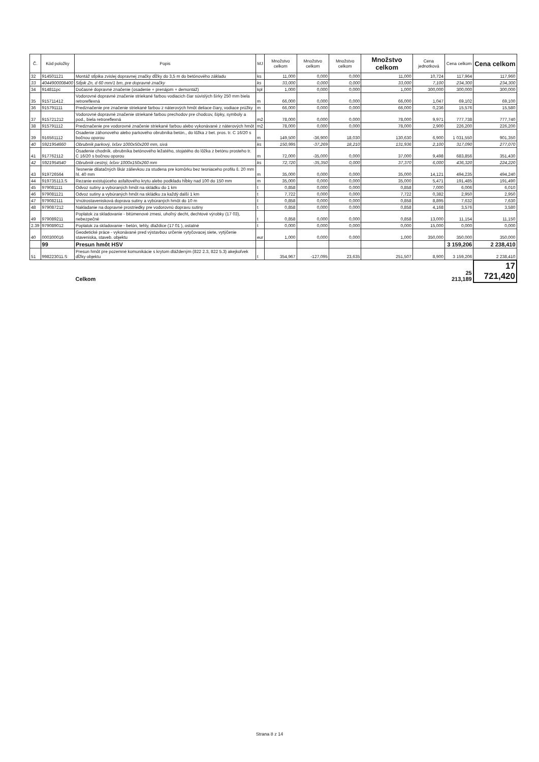| Č. | Kód položky | Popis | MJ | Množstvo celkom | Množstvo celkom | Množstvo celkom | Množstvo celkom | Cena jednotková | Cena celkom | Cena celkom |
| --- | --- | --- | --- | --- | --- | --- | --- | --- | --- | --- |
| 32 | 914501121 | Montáž stĺpika zvislej dopravnej značky dĺžky do 3,5 m do betónového základu | ks | 11,000 | 0,000 | 0,000 | 11,000 | 10,724 | 117,964 | 117,960 |
| 33 | 4044900008400 | Stĺpik Zn, d 60 mm/1 bm, pre dopravné značky | ks | 33,000 | 0,000 | 0,000 | 33,000 | 7,100 | 234,300 | 234,300 |
| 34 | 914811pc | Dočasné dopravné značenie (osadenie + prenájom + demontáž) | kpl | 1,000 | 0,000 | 0,000 | 1,000 | 300,000 | 300,000 | 300,000 |
| 35 | 915711412 | Vodorovné dopravné značenie striekané farbou vodiacich čiar súvislých šírky 250 mm biela retroreflexná | m | 66,000 | 0,000 | 0,000 | 66,000 | 1,047 | 69,102 | 69,100 |
| 36 | 915791111 | Predznačenie pre značenie striekané farbou z náterových hmôt deliace čiary, vodiace prúžky | m | 66,000 | 0,000 | 0,000 | 66,000 | 0,236 | 15,576 | 15,580 |
| 37 | 915721212 | Vodorovné dopravné značenie striekané farbou prechodov pre chodcov, šípky, symboly a pod., biela retroreflexná | m2 | 78,000 | 0,000 | 0,000 | 78,000 | 9,971 | 777,738 | 777,740 |
| 38 | 915791112 | Predznačenie pre vodorovné značenie striekané farbou alebo vykonávané z náterových hmôt | m2 | 78,000 | 0,000 | 0,000 | 78,000 | 2,900 | 226,200 | 226,200 |
| 39 | 916561112 | Osadenie záhonového alebo parkového obrubníka betón., do lôžka z bet. pros. tr. C 16/20 s bočnou oporou | m | 149,500 | -36,900 | 18,030 | 130,630 | 6,900 | 1 031,550 | 901,350 |
| 40 | 5921954660 | Obrubník parkový, lxšxv 1000x50x200 mm, sivá | ks | 150,995 | -37,269 | 18,210 | 131,936 | 2,100 | 317,090 | 277,070 |
| 41 | 917762112 | Osadenie chodník. obrubníka betónového ležatého, stojatého do lôžka z betónu prosteho tr. C 16/20 s bočnou oporou | m | 72,000 | -35,000 | 0,000 | 37,000 | 9,498 | 683,856 | 351,430 |
| 42 | 5921954540 | Obrubník cestný, lxšxv 1000x150x260 mm | ks | 72,720 | -35,350 | 0,000 | 37,370 | 6,000 | 436,320 | 224,220 |
| 43 | 919726564 | Tesnenie dilatačných škár zálievkou za studena pre komôrku bez tesniaceho profilu š. 20 mm hl. 40 mm | m | 35,000 | 0,000 | 0,000 | 35,000 | 14,121 | 494,235 | 494,240 |
| 44 | 919735113.S | Rezanie existujúceho asfaltového krytu alebo podkladu hĺbky nad 100 do 150 mm | m | 35,000 | 0,000 | 0,000 | 35,000 | 5,471 | 191,485 | 191,490 |
| 45 | 979081111 | Odvoz sutiny a vybúraných hmôt na skládku do 1 km | t | 0,858 | 0,000 | 0,000 | 0,858 | 7,000 | 6,006 | 6,010 |
| 46 | 979081121 | Odvoz sutiny a vybúraných hmôt na skládku za každý další 1 km | t | 7,722 | 0,000 | 0,000 | 7,722 | 0,382 | 2,950 | 2,950 |
| 47 | 979082111 | Vnútrostavenisková doprava sutiny a vybúraných hmôt do 10 m | t | 0,858 | 0,000 | 0,000 | 0,858 | 8,895 | 7,632 | 7,630 |
| 48 | 979087212 | Nakladanie na dopravné prostriedky pre vodorovnú dopravu sutiny | t | 0,858 | 0,000 | 0,000 | 0,858 | 4,168 | 3,576 | 3,580 |
| 49 | 979089211 | Poplatok za skladovanie - bitúmenové zmesi, uhoľný decht, dechtové výrobky (17 03), nebezpečné | t | 0,858 | 0,000 | 0,000 | 0,858 | 13,000 | 11,154 | 11,150 |
| 2.39 | 979089012 | Poplatok za skladovanie - betón, tehly, dlaždice (17 01 ), ostatné | t | 0,000 | 0,000 | 0,000 | 0,000 | 15,000 | 0,000 | 0,000 |
| 40 | 000300016 | Geodetické práce - vykonávané pred výstavbou určenie vytyčovacej siete, vytýčenie staveniska, staveb. objektu | eur | 1,000 | 0,000 | 0,000 | 1,000 | 350,000 | 350,000 | 350,000 |
| | 99 | Presun hmôt HSV | | | | | | | 3 159,206 | 2 238,410 |
| 51 | 998223011.S | Presun hmôt pre pozemné komunikácie s krytom dláždeným (822 2.3, 822 5.3) akejkoľvek dĺžky objektu | t | 354,967 | -127,095 | 23,635 | 251,507 | 8,900 | 3 159,206 | 2 238,410 |
| | | Celkom | | | | | | | 25 213,189 | 17 721,420 |
Strana 8 z 14